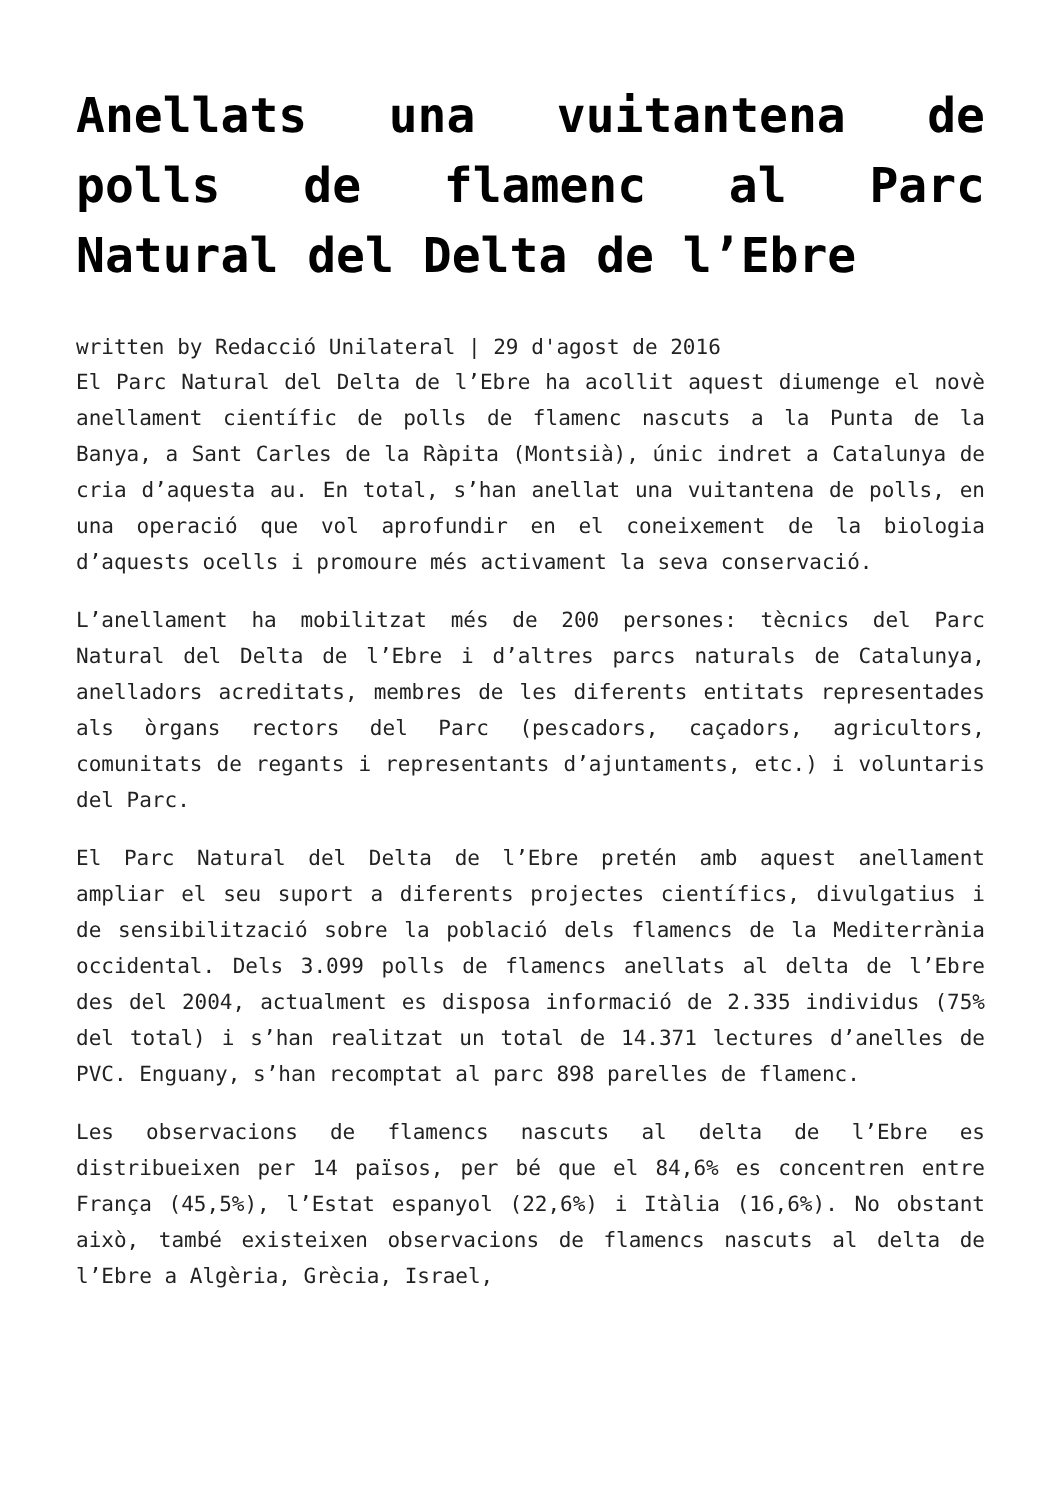Anellats una vuitantena de polls de flamenc al Parc Natural del Delta de l’Ebre
written by Redacció Unilateral | 29 d'agost de 2016
El Parc Natural del Delta de l’Ebre ha acollit aquest diumenge el novè anellament científic de polls de flamenc nascuts a la Punta de la Banya, a Sant Carles de la Ràpita (Montsià), únic indret a Catalunya de cria d’aquesta au. En total, s’han anellat una vuitantena de polls, en una operació que vol aprofundir en el coneixement de la biologia d’aquests ocells i promoure més activament la seva conservació.
L’anellament ha mobilitzat més de 200 persones: tècnics del Parc Natural del Delta de l’Ebre i d’altres parcs naturals de Catalunya, anelladors acreditats, membres de les diferents entitats representades als òrgans rectors del Parc (pescadors, caçadors, agricultors, comunitats de regants i representants d’ajuntaments, etc.) i voluntaris del Parc.
El Parc Natural del Delta de l’Ebre pretén amb aquest anellament ampliar el seu suport a diferents projectes científics, divulgatius i de sensibilització sobre la població dels flamencs de la Mediterrània occidental. Dels 3.099 polls de flamencs anellats al delta de l’Ebre des del 2004, actualment es disposa informació de 2.335 individus (75% del total) i s’han realitzat un total de 14.371 lectures d’anelles de PVC. Enguany, s’han recomptat al parc 898 parelles de flamenc.
Les observacions de flamencs nascuts al delta de l’Ebre es distribueixen per 14 països, per bé que el 84,6% es concentren entre França (45,5%), l’Estat espanyol (22,6%) i Itàlia (16,6%). No obstant això, també existeixen observacions de flamencs nascuts al delta de l’Ebre a Algèria, Grècia, Israel,